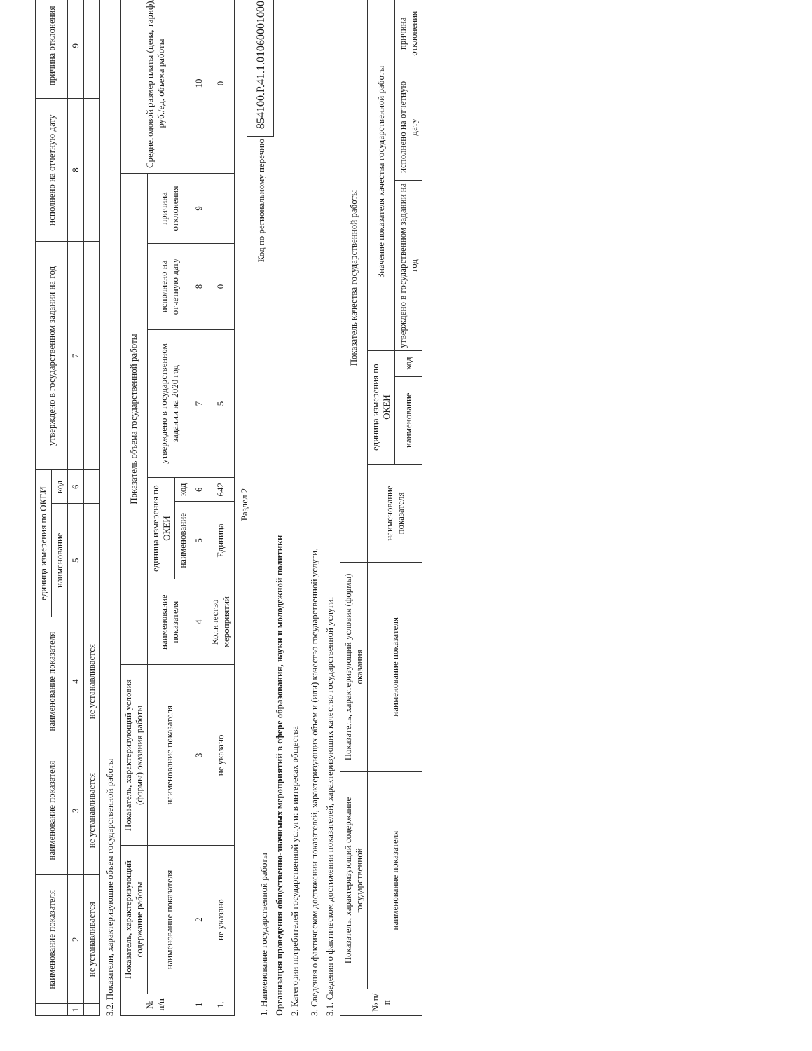| | наименование показателя | наименование показателя | наименование показателя | единица измерения по ОКЕИ | | утверждено в государственном задании на год | исполнено на отчетную дату | причина отклонения |
| --- | --- | --- | --- | --- | --- | --- | --- | --- |
| | | | | наименование | код | | | |
| 1 | 2 | 3 | 4 | 5 | 6 | 7 | 8 | 9 |
| | не устанавливается | не устанавливается | не устанавливается | | | | | |
3.2. Показатели, характеризующие объем государственной работы
| № п/п | Показатель, характеризующий содержание работы | Показатель, характеризующий условия (формы) оказания работы | Показатель объема государственной работы | | | | | | Среднегодовой размер платы (цена, тариф), руб./ед. объема работы |
| --- | --- | --- | --- | --- | --- | --- | --- | --- | --- |
| | наименование показателя | наименование показателя | наименование показателя | единица измерения по ОКЕИ | | утверждено в государственном задании на 2020 год | исполнено на отчетную дату | причина отклонения | |
| | | | | наименование | код | | | | |
| 1 | 2 | 3 | 4 | 5 | 6 | 7 | 8 | 9 | 10 |
| 1. | не указано | не указано | Количество мероприятий | Единица | 642 | 5 | 0 | | 0 |
Раздел 2
1. Наименование государственной работы
Организация проведения общественно-значимых мероприятий в сфере образования, науки и молодежной политики
2. Категории потребителей государственной услуги: в интересах общества
Код по региональному перечню 854100.Р.41.1.01060001000
3. Сведения о фактическом достижении показателей, характеризующих объем и (или) качество государственной услуги.
3.1. Сведения о фактическом достижении показателей, характеризующих качество государственной услуги:
| № п/п | Показатель, характеризующий содержание государственной | Показатель, характеризующий условия (формы) оказания | Показатель качества государственной работы | | | | | |
| --- | --- | --- | --- | --- | --- | --- | --- | --- |
| | наименование показателя | наименование показателя | наименование показателя | единица измерения по ОКЕИ | | Значение показателя качества государственной работы | | |
| | | | | наименование | код | утверждено в государственном задании на год | исполнено на отчетную дату | причина отклонения |